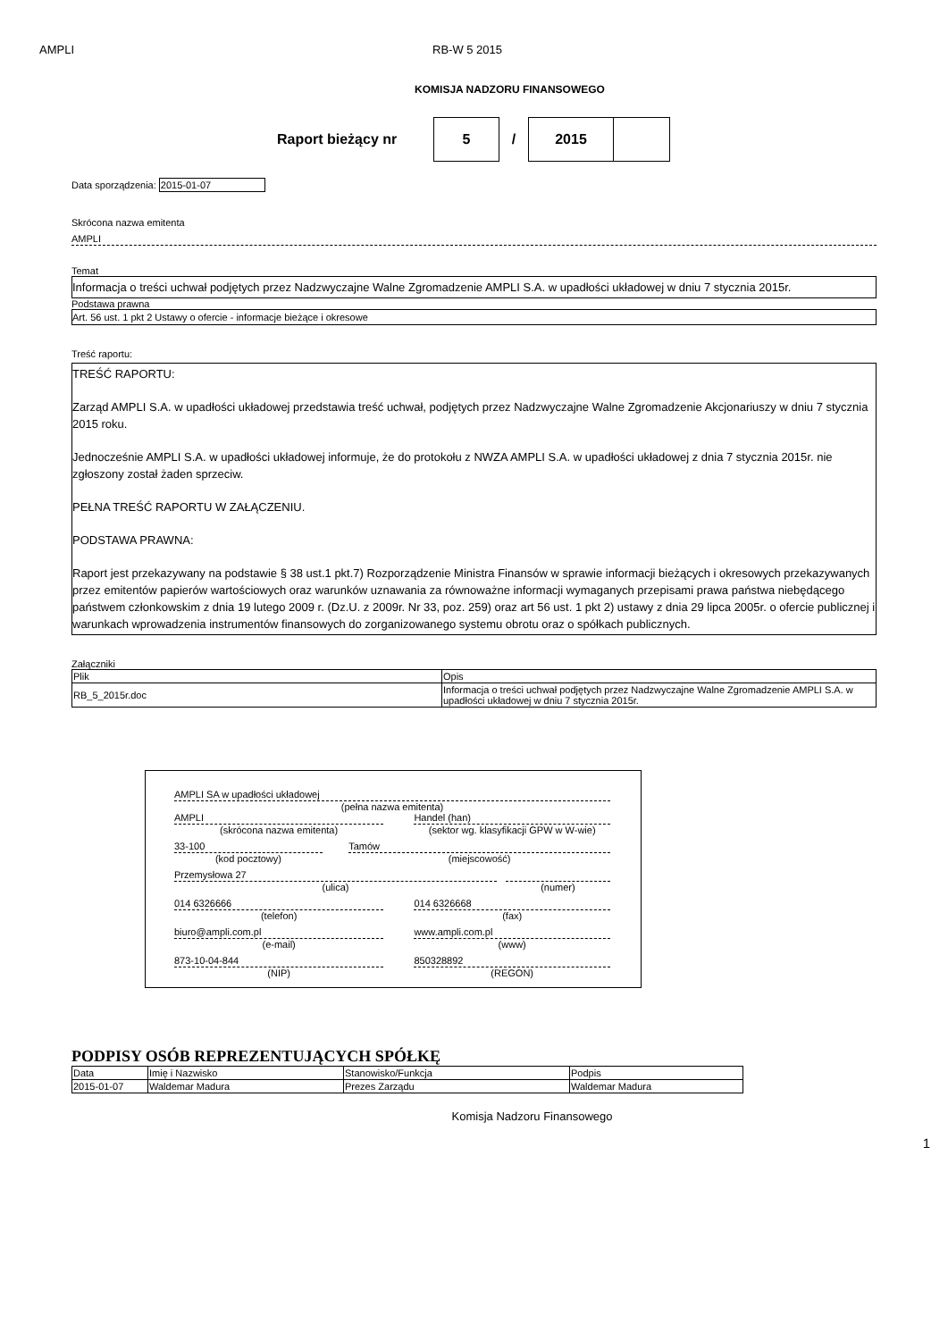AMPLI RB-W 5 2015
KOMISJA NADZORU FINANSOWEGO
Raport bieżący nr
5
/
2015
Data sporządzenia: 2015-01-07
Skrócona nazwa emitenta
AMPLI
Temat
Informacja o treści uchwał podjętych przez Nadzwyczajne Walne Zgromadzenie AMPLI S.A. w upadłości układowej w dniu 7 stycznia 2015r.
Podstawa prawna
Art. 56 ust. 1 pkt 2 Ustawy o ofercie - informacje bieżące i okresowe
Treść raportu:
TREŚĆ RAPORTU:
Zarząd AMPLI S.A. w upadłości układowej przedstawia treść uchwał, podjętych przez Nadzwyczajne Walne Zgromadzenie Akcjonariuszy w dniu 7 stycznia 2015 roku.
Jednocześnie AMPLI S.A. w upadłości układowej informuje, że do protokołu z NWZA AMPLI S.A. w upadłości układowej z dnia 7 stycznia 2015r. nie zgłoszony został żaden sprzeciw.
PEŁNA TREŚĆ RAPORTU W ZAŁĄCZENIU.
PODSTAWA PRAWNA:
Raport jest przekazywany na podstawie § 38 ust.1 pkt.7) Rozporządzenie Ministra Finansów w sprawie informacji bieżących i okresowych przekazywanych przez emitentów papierów wartościowych oraz warunków uznawania za równoważne informacji wymaganych przepisami prawa państwa niebędącego państwem członkowskim z dnia 19 lutego 2009 r. (Dz.U. z 2009r. Nr 33, poz. 259) oraz art 56 ust. 1 pkt 2) ustawy z dnia 29 lipca 2005r. o ofercie publicznej i warunkach wprowadzenia instrumentów finansowych do zorganizowanego systemu obrotu oraz o spółkach publicznych.
Załączniki
| Plik | Opis |
| --- | --- |
| RB_5_2015r.doc | Informacja o treści uchwał podjętych przez Nadzwyczajne Walne Zgromadzenie AMPLI S.A. w upadłości układowej w dniu 7 stycznia 2015r. |
AMPLI SA w upadłości układowej
(pełna nazwa emitenta)
AMPLI
(skrócona nazwa emitenta)
Handel (han)
(sektor wg. klasyfikacji GPW w W-wie)
33-100
(kod pocztowy)
Tamów
(miejscowość)
Przemysłowa 27
(ulica)
(numer)
014 6326666
(telefon)
014 6326668
(fax)
biuro@ampli.com.pl
(e-mail)
www.ampli.com.pl
(www)
873-10-04-844
(NIP)
850328892
(REGON)
PODPISY OSÓB REPREZENTUJĄCYCH SPÓŁKĘ
| Data | Imię i Nazwisko | Stanowisko/Funkcja | Podpis |
| --- | --- | --- | --- |
| 2015-01-07 | Waldemar Madura | Prezes Zarządu | Waldemar Madura |
Komisja Nadzoru Finansowego
1